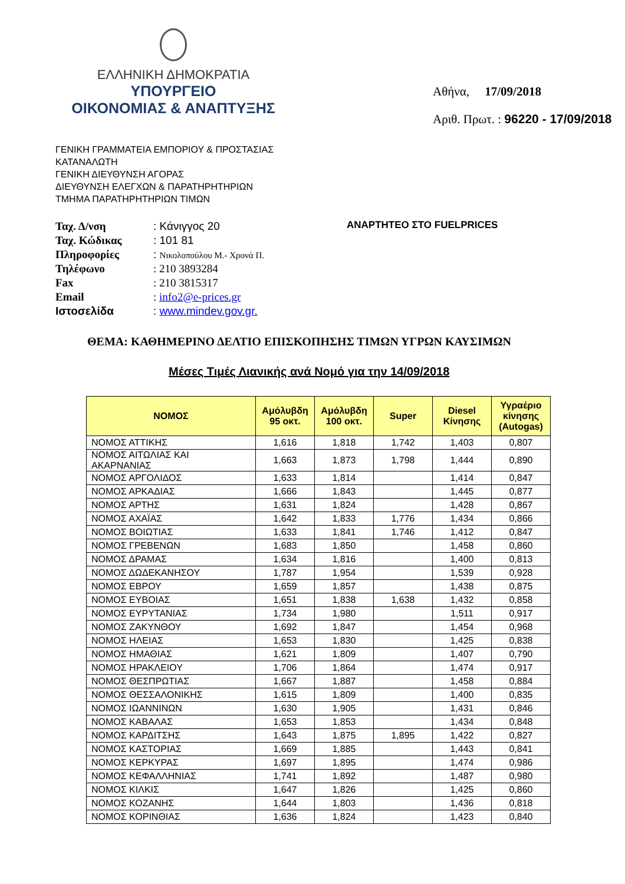ΕΛΛΗΝΙΚΗ ΔΗΜΟΚΡΑΤΙΑ
ΥΠΟΥΡΓΕΙΟ
ΟΙΚΟΝΟΜΙΑΣ & ΑΝΑΠΤΥΞΗΣ
Αθήνα, 17/09/2018
Αριθ. Πρωτ. : 96220 - 17/09/2018
ΓΕΝΙΚΗ ΓΡΑΜΜΑΤΕΙΑ ΕΜΠΟΡΙΟΥ & ΠΡΟΣΤΑΣΙΑΣ
ΚΑΤΑΝΑΛΩΤΗ
ΓΕΝΙΚΗ ΔΙΕΥΘΥΝΣΗ ΑΓΟΡΑΣ
ΔΙΕΥΘΥΝΣΗ ΕΛΕΓΧΩΝ & ΠΑΡΑΤΗΡΗΤΗΡΙΩΝ
ΤΜΗΜΑ ΠΑΡΑΤΗΡΗΤΗΡΙΩΝ ΤΙΜΩΝ
| Ταχ. Δ/νση | : Κάνιγγος 20 |
| Ταχ. Κώδικας | : 101 81 |
| Πληροφορίες | : Νικολοπούλου Μ.- Χρονά Π. |
| Τηλέφωνο | : 210 3893284 |
| Fax | : 210 3815317 |
| Email | : info2@e-prices.gr |
| Ιστοσελίδα | : www.mindev.gov.gr. |
ΑΝΑΡΤΗΤΕΟ ΣΤΟ FUELPRICES
ΘΕΜΑ: ΚΑΘΗΜΕΡΙΝΟ ΔΕΛΤΙΟ ΕΠΙΣΚΟΠΗΣΗΣ ΤΙΜΩΝ ΥΓΡΩΝ ΚΑΥΣΙΜΩΝ
Μέσες Τιμές Λιανικής ανά Νομό για την 14/09/2018
| ΝΟΜΟΣ | Αμόλυβδη 95 οκτ. | Αμόλυβδη 100 οκτ. | Super | Diesel Κίνησης | Υγραέριο κίνησης (Autogas) |
| --- | --- | --- | --- | --- | --- |
| ΝΟΜΟΣ ΑΤΤΙΚΗΣ | 1,616 | 1,818 | 1,742 | 1,403 | 0,807 |
| ΝΟΜΟΣ ΑΙΤΩΛΙΑΣ ΚΑΙ ΑΚΑΡΝΑΝΙΑΣ | 1,663 | 1,873 | 1,798 | 1,444 | 0,890 |
| ΝΟΜΟΣ ΑΡΓΟΛΙΔΟΣ | 1,633 | 1,814 | | 1,414 | 0,847 |
| ΝΟΜΟΣ ΑΡΚΑΔΙΑΣ | 1,666 | 1,843 | | 1,445 | 0,877 |
| ΝΟΜΟΣ ΑΡΤΗΣ | 1,631 | 1,824 | | 1,428 | 0,867 |
| ΝΟΜΟΣ ΑΧΑΪΑΣ | 1,642 | 1,833 | 1,776 | 1,434 | 0,866 |
| ΝΟΜΟΣ ΒΟΙΩΤΙΑΣ | 1,633 | 1,841 | 1,746 | 1,412 | 0,847 |
| ΝΟΜΟΣ ΓΡΕΒΕΝΩΝ | 1,683 | 1,850 | | 1,458 | 0,860 |
| ΝΟΜΟΣ ΔΡΑΜΑΣ | 1,634 | 1,816 | | 1,400 | 0,813 |
| ΝΟΜΟΣ ΔΩΔΕΚΑΝΗΣΟΥ | 1,787 | 1,954 | | 1,539 | 0,928 |
| ΝΟΜΟΣ ΕΒΡΟΥ | 1,659 | 1,857 | | 1,438 | 0,875 |
| ΝΟΜΟΣ ΕΥΒΟΙΑΣ | 1,651 | 1,838 | 1,638 | 1,432 | 0,858 |
| ΝΟΜΟΣ ΕΥΡΥΤΑΝΙΑΣ | 1,734 | 1,980 | | 1,511 | 0,917 |
| ΝΟΜΟΣ ΖΑΚΥΝΘΟΥ | 1,692 | 1,847 | | 1,454 | 0,968 |
| ΝΟΜΟΣ ΗΛΕΙΑΣ | 1,653 | 1,830 | | 1,425 | 0,838 |
| ΝΟΜΟΣ ΗΜΑΘΙΑΣ | 1,621 | 1,809 | | 1,407 | 0,790 |
| ΝΟΜΟΣ ΗΡΑΚΛΕΙΟΥ | 1,706 | 1,864 | | 1,474 | 0,917 |
| ΝΟΜΟΣ ΘΕΣΠΡΩΤΙΑΣ | 1,667 | 1,887 | | 1,458 | 0,884 |
| ΝΟΜΟΣ ΘΕΣΣΑΛΟΝΙΚΗΣ | 1,615 | 1,809 | | 1,400 | 0,835 |
| ΝΟΜΟΣ ΙΩΑΝΝΙΝΩΝ | 1,630 | 1,905 | | 1,431 | 0,846 |
| ΝΟΜΟΣ ΚΑΒΑΛΑΣ | 1,653 | 1,853 | | 1,434 | 0,848 |
| ΝΟΜΟΣ ΚΑΡΔΙΤΣΗΣ | 1,643 | 1,875 | 1,895 | 1,422 | 0,827 |
| ΝΟΜΟΣ ΚΑΣΤΟΡΙΑΣ | 1,669 | 1,885 | | 1,443 | 0,841 |
| ΝΟΜΟΣ ΚΕΡΚΥΡΑΣ | 1,697 | 1,895 | | 1,474 | 0,986 |
| ΝΟΜΟΣ ΚΕΦΑΛΛΗΝΙΑΣ | 1,741 | 1,892 | | 1,487 | 0,980 |
| ΝΟΜΟΣ ΚΙΛΚΙΣ | 1,647 | 1,826 | | 1,425 | 0,860 |
| ΝΟΜΟΣ ΚΟΖΑΝΗΣ | 1,644 | 1,803 | | 1,436 | 0,818 |
| ΝΟΜΟΣ ΚΟΡΙΝΘΙΑΣ | 1,636 | 1,824 | | 1,423 | 0,840 |